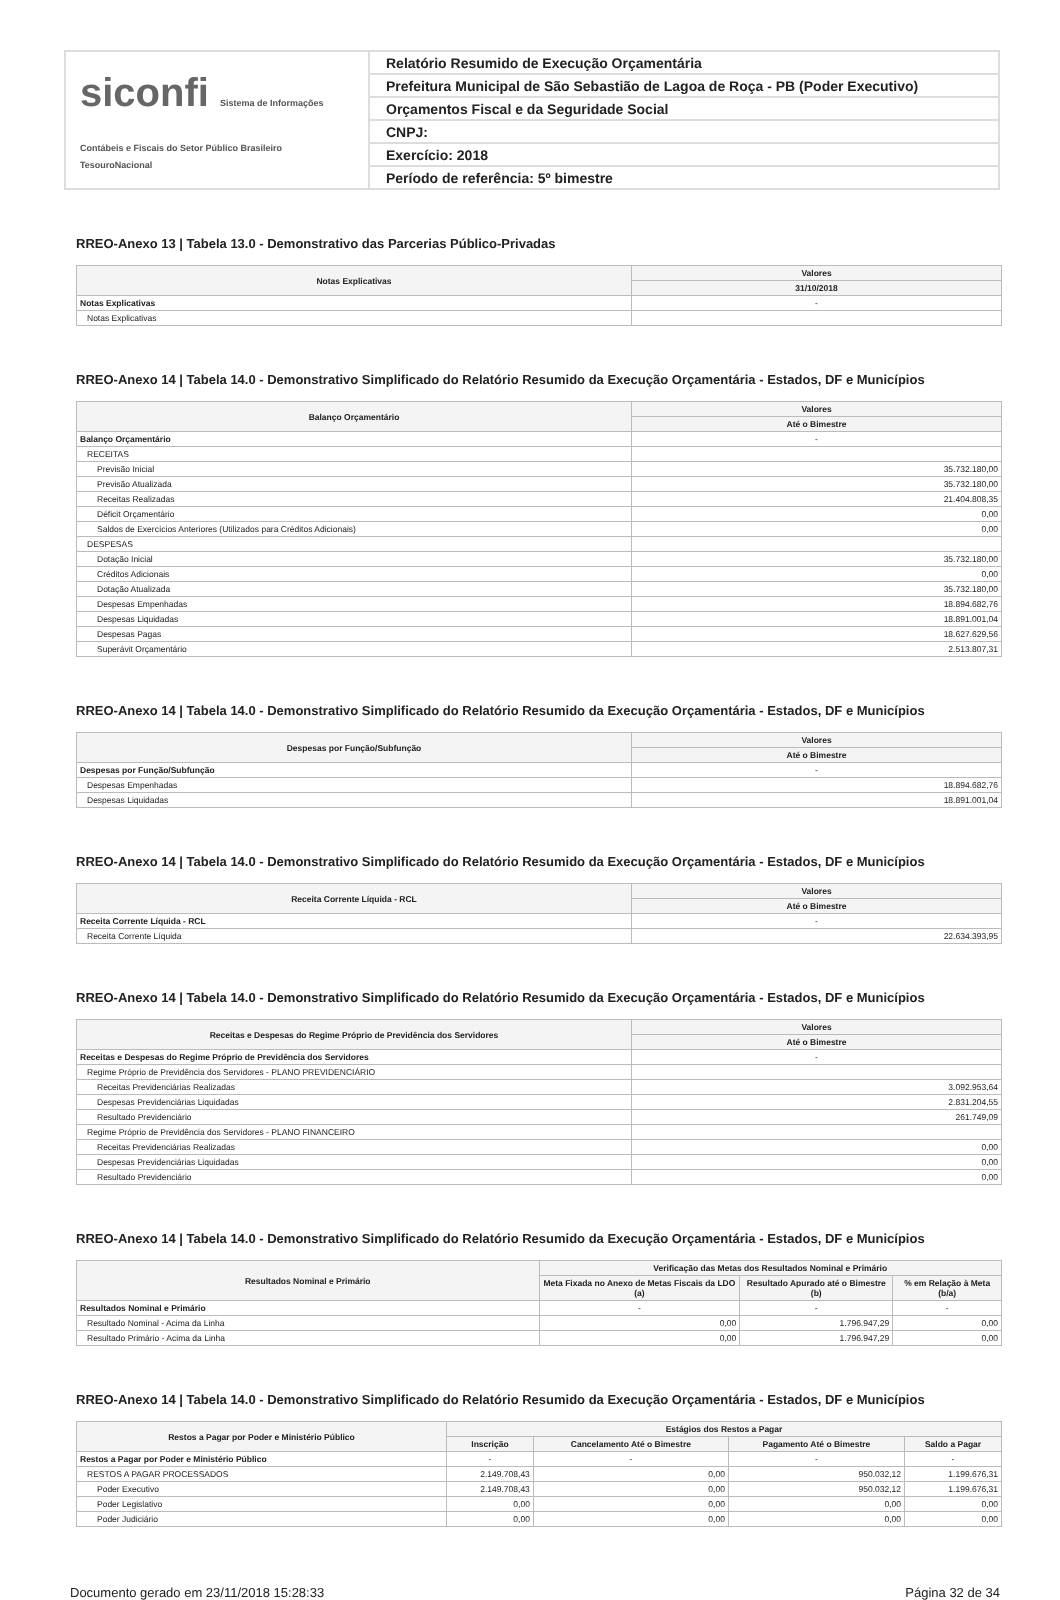siconfi Sistema de Informações Contábeis e Fiscais do Setor Público Brasileiro
TesouroNacional
Relatório Resumido de Execução Orçamentária
Prefeitura Municipal de São Sebastião de Lagoa de Roça - PB (Poder Executivo)
Orçamentos Fiscal e da Seguridade Social
CNPJ:
Exercício: 2018
Período de referência: 5º bimestre
RREO-Anexo 13 | Tabela 13.0 - Demonstrativo das Parcerias Público-Privadas
| Notas Explicativas | Valores |
| --- | --- |
| | 31/10/2018 |
| Notas Explicativas | - |
| Notas Explicativas | |
RREO-Anexo 14 | Tabela 14.0 - Demonstrativo Simplificado do Relatório Resumido da Execução Orçamentária - Estados, DF e Municípios
| Balanço Orçamentário | Valores |
| --- | --- |
| | Até o Bimestre |
| Balanço Orçamentário | - |
| RECEITAS | |
| Previsão Inicial | 35.732.180,00 |
| Previsão Atualizada | 35.732.180,00 |
| Receitas Realizadas | 21.404.808,35 |
| Déficit Orçamentário | 0,00 |
| Saldos de Exercícios Anteriores (Utilizados para Créditos Adicionais) | 0,00 |
| DESPESAS | |
| Dotação Inicial | 35.732.180,00 |
| Créditos Adicionais | 0,00 |
| Dotação Atualizada | 35.732.180,00 |
| Despesas Empenhadas | 18.894.682,76 |
| Despesas Liquidadas | 18.891.001,04 |
| Despesas Pagas | 18.627.629,56 |
| Superávit Orçamentário | 2.513.807,31 |
RREO-Anexo 14 | Tabela 14.0 - Demonstrativo Simplificado do Relatório Resumido da Execução Orçamentária - Estados, DF e Municípios
| Despesas por Função/Subfunção | Valores |
| --- | --- |
| | Até o Bimestre |
| Despesas por Função/Subfunção | - |
| Despesas Empenhadas | 18.894.682,76 |
| Despesas Liquidadas | 18.891.001,04 |
RREO-Anexo 14 | Tabela 14.0 - Demonstrativo Simplificado do Relatório Resumido da Execução Orçamentária - Estados, DF e Municípios
| Receita Corrente Líquida - RCL | Valores |
| --- | --- |
| | Até o Bimestre |
| Receita Corrente Líquida - RCL | - |
| Receita Corrente Líquida | 22.634.393,95 |
RREO-Anexo 14 | Tabela 14.0 - Demonstrativo Simplificado do Relatório Resumido da Execução Orçamentária - Estados, DF e Municípios
| Receitas e Despesas do Regime Próprio de Previdência dos Servidores | Valores |
| --- | --- |
| | Até o Bimestre |
| Receitas e Despesas do Regime Próprio de Previdência dos Servidores | - |
| Regime Próprio de Previdência dos Servidores - PLANO PREVIDENCIÁRIO | |
| Receitas Previdenciárias Realizadas | 3.092.953,64 |
| Despesas Previdenciárias Liquidadas | 2.831.204,55 |
| Resultado Previdenciário | 261.749,09 |
| Regime Próprio de Previdência dos Servidores - PLANO FINANCEIRO | |
| Receitas Previdenciárias Realizadas | 0,00 |
| Despesas Previdenciárias Liquidadas | 0,00 |
| Resultado Previdenciário | 0,00 |
RREO-Anexo 14 | Tabela 14.0 - Demonstrativo Simplificado do Relatório Resumido da Execução Orçamentária - Estados, DF e Municípios
| Resultados Nominal e Primário | Verificação das Metas dos Resultados Nominal e Primário | | |
| --- | --- | --- | --- |
| | Meta Fixada no Anexo de Metas Fiscais da LDO (a) | Resultado Apurado até o Bimestre (b) | % em Relação à Meta (b/a) |
| Resultados Nominal e Primário | - | - | - |
| Resultado Nominal - Acima da Linha | 0,00 | 1.796.947,29 | 0,00 |
| Resultado Primário - Acima da Linha | 0,00 | 1.796.947,29 | 0,00 |
RREO-Anexo 14 | Tabela 14.0 - Demonstrativo Simplificado do Relatório Resumido da Execução Orçamentária - Estados, DF e Municípios
| Restos a Pagar por Poder e Ministério Público | Estágios dos Restos a Pagar | | | |
| --- | --- | --- | --- | --- |
| | Inscrição | Cancelamento Até o Bimestre | Pagamento Até o Bimestre | Saldo a Pagar |
| Restos a Pagar por Poder e Ministério Público | - | - | - | - |
| RESTOS A PAGAR PROCESSADOS | 2.149.708,43 | 0,00 | 950.032,12 | 1.199.676,31 |
| Poder Executivo | 2.149.708,43 | 0,00 | 950.032,12 | 1.199.676,31 |
| Poder Legislativo | 0,00 | 0,00 | 0,00 | 0,00 |
| Poder Judiciário | 0,00 | 0,00 | 0,00 | 0,00 |
Documento gerado em 23/11/2018 15:28:33 Página 32 de 34